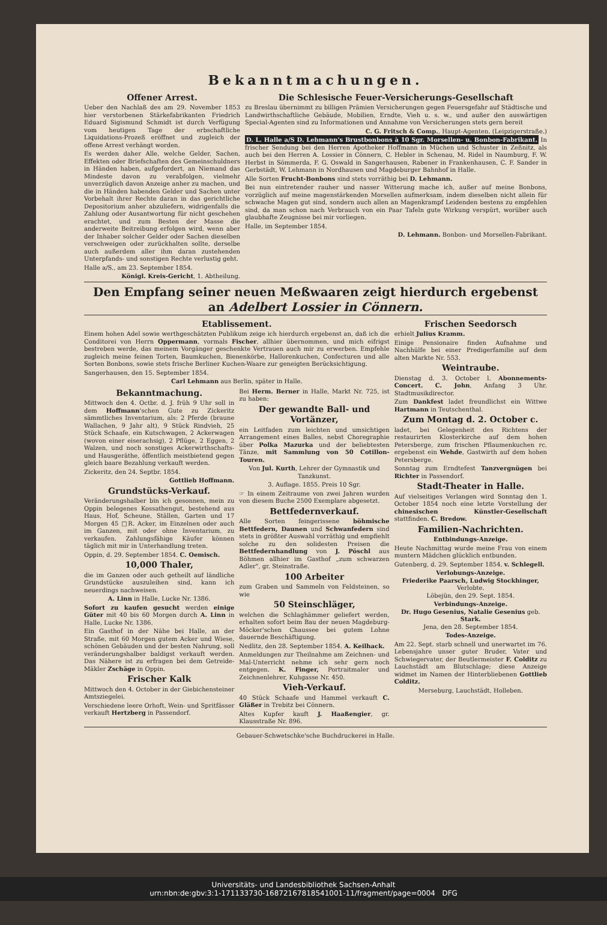Bekanntmachungen.
Offener Arrest.
Ueber den Nachlaß des am 29. November 1853 hier verstorbenen Stärkefabrikanten Friedrich Eduard Sigismund Schmidt ist durch Verfügung vom heutigen Tage der erbschaftliche Liquidations-Prozeß eröffnet und zugleich der offene Arrest verhängt worden.
Es werden daher Alle, welche Gelder, Sachen, Effekten oder Briefschaften des Gemeinschuldners in Händen haben, aufgefordert, an Niemand das Mindeste davon zu verabfolgen, vielmehr unverzüglich davon Anzeige anher zu machen, und die in Händen habenden Gelder und Sachen unter Vorbehalt ihrer Rechte daran in das gerichtliche Depositorium anher abzuliefern, widrigenfalls die Zahlung oder Ausantwortung für nicht geschehen erachtet, und zum Besten der Masse die anderweite Beitreibung erfolgen wird, wenn aber der Inhaber solcher Gelder oder Sachen dieselben verschweigen oder zurückhalten sollte, derselbe auch außerdem aller ihm daran zustehenden Unterpfands- und sonstigen Rechte verlustig geht.
Halle a/S., am 23. September 1854.
Königl. Kreis-Gericht, 1. Abtheilung.
Die Schlesische Feuer-Versicherungs-Gesellschaft
zu Breslau übernimmt zu billigen Prämien Versicherungen gegen Feuersgefahr auf Städtische und Landwirthschaftliche Gebäude, Mobilien, Erndte, Vieh u. s. w., und außer den auswärtigen Special-Agenten sind zu Informationen und Annahme von Versicherungen stets gern bereit
C. G. Fritsch & Comp., Haupt-Agenten. (Leipzigerstraße.)
D. L. Halle a/S D. Lehmann's Brustbonbons à 10 Sgr. Morsellen- u. Bonbon-Fabrikant. In frischer Sendung bei den Herren Apotheker Hoffmann in Müchen und Schuster in Zeßnitz, als auch bei den Herren A. Lossier in Cönnern, C. Hebler in Schenau, M. Ridel in Naumburg, F. W. Herbst in Sömmerda, F. G. Oswald in Sangerhausen, Rabener in Frankenhausen, C. F. Sander in Gerbstädt, W. Lehmann in Nordhausen und Magdeburger Bahnhof in Halle.
Alle Sorten Frucht-Bonbons sind stets vorräthig bei D. Lehmann.
Bei nun eintretender rauher und nasser Witterung mache ich, außer auf meine Bonbons, vorzüglich auf meine magenstärkenden Morsellen aufmerksam, indem dieselben nicht allein für schwache Magen gut sind, sondern auch allen an Magenkrampf Leidenden bestens zu empfehlen sind, da man schon nach Verbrauch von ein Paar Tafeln gute Wirkung verspürt, worüber auch glaubhafte Zeugnisse bei mir vorliegen.
Halle, im September 1854.
D. Lehmann. Bonbon- und Morsellen-Fabrikant.
Den Empfang seiner neuen Meßwaaren zeigt hierdurch ergebenst an Adelbert Lossier in Cönnern.
Etablissement.
Einem hohen Adel sowie werthgeschätzten Publikum zeige ich hierdurch ergebenst an, daß ich die Conditorei von Herrn Oppermann, vormals Fischer, allhier übernommen, und mich eifrigst bestreben werde, das meinem Vorgänger geschenkte Vertrauen auch mir zu erwerben. Empfehle zugleich meine feinen Torten, Baumkuchen, Bienenkörbe, Hallorenkuchen, Confecturen und alle Sorten Bonbons, sowie stets frische Berliner Kuchen-Waare zur geneigten Berücksichtigung.
Sangerhausen, den 15. September 1854.
Carl Lehmann aus Berlin, später in Halle.
Bekanntmachung.
Mittwoch den 4. Octbr. d. J. früh 9 Uhr soll in dem Hoffmann'schen Gute zu Zickeritz sämmtliches Inventarium, als: 2 Pferde (braune Wallachen, 9 Jahr alt), 9 Stück Rindvieh, 25 Stück Schaafe, ein Kutschwagen, 2 Ackerwagen (wovon einer eiserachsig), 2 Pflüge, 2 Eggen, 2 Walzen, und noch sonstiges Ackerwirthschafts- und Hausgeräthe, öffentlich meistbietend gegen gleich baare Bezahlung verkauft werden.
Zickeritz, den 24. Septbr. 1854.
Gottlieb Hoffmann.
Grundstücks-Verkauf.
Veränderungshalber bin ich gesonnen, mein zu Oppin belegenes Kossathengut, bestehend aus Haus, Hof, Scheune, Ställen, Garten und 17 Morgen 45 □R. Acker, im Einzelnen oder auch im Ganzen, mit oder ohne Inventarium, zu verkaufen. Zahlungsfähige Käufer können täglich mit mir in Unterhandlung treten.
Oppin, d. 29. September 1854. C. Oemisch.
10,000 Thaler,
die im Ganzen oder auch getheilt auf ländliche Grundstücke auszuleihen sind, kann ich neuerdings nachweisen.
A. Linn in Halle, Lucke Nr. 1386.
Sofort zu kaufen gesucht werden einige Güter mit 40 bis 60 Morgen durch A. Linn in Halle, Lucke Nr. 1386.
Ein Gasthof in der Nähe bei Halle, an der Straße, mit 60 Morgen gutem Acker und Wiese, schönen Gebäuden und der besten Nahrung, soll veränderungshalber baldigst verkauft werden. Das Nähere ist zu erfragen bei dem Getreide-Mäkler Zschäge in Oppin.
Frischer Kalk
Mittwoch den 4. October in der Giebichensteiner Amtsziegelei.
Verschiedene leere Orhoft, Wein- und Spritfässer verkauft Hertzberg in Passendorf.
Bei Herm. Berner in Halle, Markt Nr. 725, ist zu haben:
Der gewandte Ball- und Vortänzer,
ein Leitfaden zum leichten und umsichtigen Arrangement eines Balles, nebst Choregraphie über Polka Mazurka und der beliebtesten Tänze, mit Sammlung von 50 Cotillon-Touren.
Von Jul. Kurth, Lehrer der Gymnastik und Tanzkunst.
3. Auflage. 1855. Preis 10 Sgr.
☞ In einem Zeitraume von zwei Jahren wurden von diesem Buche 2500 Exemplare abgesetzt.
Bettfedernverkauf.
Alle Sorten feingerissene böhmische Bettfedern, Daunen und Schwanfedern sind stets in größter Auswahl vorräthig und empfiehlt solche zu den solidesten Preisen die Bettfedernhandlung von J. Pöschl aus Böhmen allhier im Gasthof „zum schwarzen Adler", gr. Steinstraße.
100 Arbeiter
zum Graben und Sammeln von Feldsteinen, so wie
50 Steinschläger,
welchen die Schlaghämmer geliefert werden, erhalten sofort beim Bau der neuen Magdeburg-Möcker'schen Chaussee bei gutem Lohne dauernde Beschäftigung.
Nedlitz, den 28. September 1854. A. Keilhack.
Anmeldungen zur Theilnahme am Zeichnen- und Mal-Unterricht nehme ich sehr gern noch entgegen. K. Finger, Portraitmaler und Zeichnenlehrer, Kuhgasse Nr. 450.
Vieh-Verkauf.
40 Stück Schaafe und Hammel verkauft C. Gläßer in Trebitz bei Cönnern.
Altes Kupfer kauft J. Haaßengier, gr. Klausstraße Nr. 896.
Frischen Seedorsch
erhielt Julius Kramm.
Einige Pensionaire finden Aufnahme und Nachhülfe bei einer Predigerfamilie auf dem alten Markte Nr. 553.
Weintraube.
Dienstag d. 3. October l. Abonnements-Concert. C. John, Anfang 3 Uhr. Stadtmusikdirector.
Zum Dankfest ladet freundlichst ein Wittwe Hartmann in Teutschenthal.
Zum Montag d. 2. October c.
ladet, bei Gelegenheit des Richtens der restaurirten Klosterkirche auf dem hohen Petersberge, zum frischen Pflaumenkuchen rc. ergebenst ein Wehde, Gastwirth auf dem hohen Petersberge.
Sonntag zum Erndtefest Tanzvergnügen bei Richter in Passendorf.
Stadt-Theater in Halle.
Auf vielseitiges Verlangen wird Sonntag den 1. October 1854 noch eine letzte Vorstellung der chinesischen Künstler-Gesellschaft stattfinden. C. Bredow.
Familien-Nachrichten.
Entbindungs-Anzeige.
Heute Nachmittag wurde meine Frau von einem muntern Mädchen glücklich entbunden.
Gutenberg, d. 29. September 1854. v. Schlegell.
Verlobungs-Anzeige.
Friederike Paarsch, Ludwig Stockhinger, Verlobte.
Löbejün, den 29. Sept. 1854.
Verbindungs-Anzeige.
Dr. Hugo Gesenius, Natalie Gesenius geb. Stark.
Jena, den 28. September 1854.
Todes-Anzeige.
Am 22. Sept. starb schnell und unerwartet im 76. Lebensjahre unser guter Bruder, Vater und Schwiegervater, der Beutlermeister F. Colditz zu Lauchstädt am Blutschlage; diese Anzeige widmet im Namen der Hinterbliebenen Gottlieb Colditz.
Merseburg, Lauchstädt, Holleben.
Gebauer-Schwetschke'sche Buchdruckerei in Halle.
Universitäts- und Landesbibliothek Sachsen-Anhalt
urn:nbn:de:gbv:3:1-171133730-16872167818541001-11/fragment/page=0004 DFG